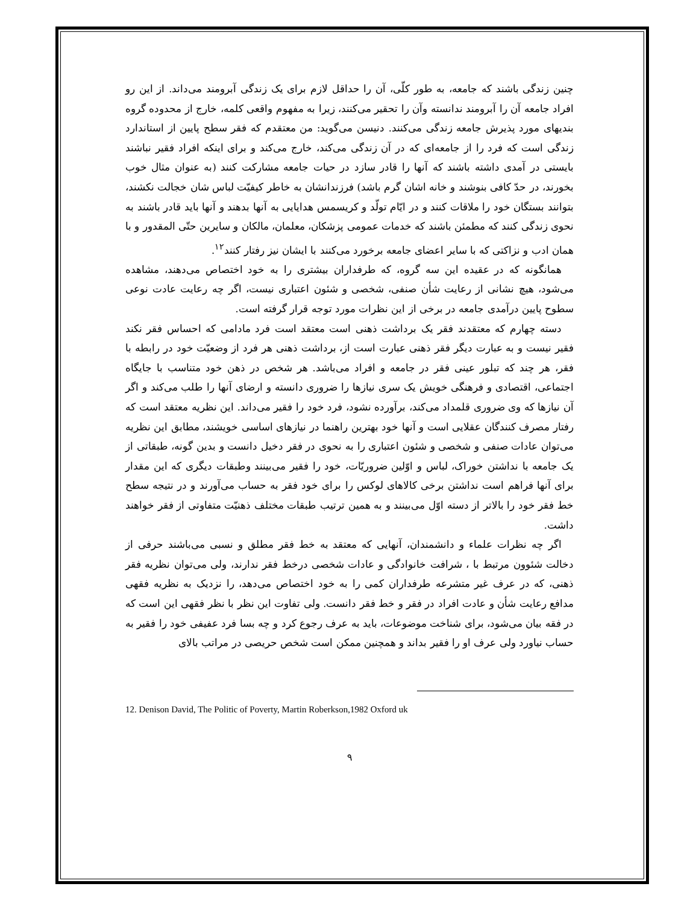چنین زندگی باشند که جامعه، به طور کلّی، آن را حداقل لازم برای یک زندگی آبرومند می‌داند. از این رو افراد جامعه آن را آبرومند ندانسته وآن را تحقیر می‌کنند، زیرا به مفهوم واقعی کلمه، خارج از محدوده گروه بندیهای مورد پذیرش جامعه زندگی می‌کنند. دنیسن می‌گوید: من معتقدم که فقر سطح پایین از استاندارد زندگی است که فرد را از جامعه‌ای که در آن زندگی می‌کند، خارج می‌کند و برای اینکه افراد فقیر نباشند بایستی در آمدی داشته باشند که آنها را قادر سازد در حیات جامعه مشارکت کنند (به عنوان مثال خوب بخورند، در حدّ کافی بنوشند و خانه اشان گرم باشد) فرزندانشان به خاطر کیفیّت لباس شان خجالت نکشند، بتوانند بستگان خود را ملاقات کنند و در ایّام تولّد و کریسمس هدایایی به آنها بدهند و آنها باید قادر باشند به نحوی زندگی کنند که مطمئن باشند که خدمات عمومی پزشکان، معلمان، مالکان و سایرین حتّی المقدور و با همان ادب و نزاکتی که با سایر اعضای جامعه برخورد می‌کنند با ایشان نیز رفتار کنند<sup>۱۲</sup>.
همانگونه که در عقیده این سه گروه، که طرفداران بیشتری را به خود اختصاص می‌دهند، مشاهده می‌شود، هیچ نشانی از رعایت شأن صنفی، شخصی و شئون اعتباری نیست، اگر چه رعایت عادت نوعی سطوح پایین درآمدی جامعه در برخی از این نظرات مورد توجه قرار گرفته است.
دسته چهارم که معتقدند فقر یک برداشت ذهنی است معتقد است فرد مادامی که احساس فقر نکند فقیر نیست و به عبارت دیگر فقر ذهنی عبارت است از، برداشت ذهنی هر فرد از وضعیّت خود در رابطه با فقر، هر چند که تبلور عینی فقر در جامعه و افراد می‌باشد. هر شخص در ذهن خود متناسب با جایگاه اجتماعی، اقتصادی و فرهنگی خویش یک سری نیازها را ضروری دانسته و ارضای آنها را طلب می‌کند و اگر آن نیازها که وی ضروری قلمداد می‌کند، برآورده نشود، فرد خود را فقیر می‌داند. این نظریه معتقد است که رفتار مصرف کنندگان عقلایی است و آنها خود بهترین راهنما در نیازهای اساسی خویشند، مطابق این نظریه می‌توان عادات صنفی و شخصی و شئون اعتباری را به نحوی در فقر دخیل دانست و بدین گونه، طبقاتی از یک جامعه با نداشتن خوراک، لباس و اوّلین ضروریّات، خود را فقیر می‌بینند وطبقات دیگری که این مقدار برای آنها فراهم است نداشتن برخی کالاهای لوکس را برای خود فقر به حساب می‌آورند و در نتیجه سطح خط فقر خود را بالاتر از دسته اوّل می‌بینند و به همین ترتیب طبقات مختلف ذهنیّت متفاوتی از فقر خواهند داشت.
اگر چه نظرات علماء و دانشمندان، آنهایی که معتقد به خط فقر مطلق و نسبی می‌باشند حرفی از دخالت شئوون مرتبط با ، شرافت خانوادگی و عادات شخصی درخط فقر ندارند، ولی می‌توان نظریه فقر ذهنی، که در عرف غیر متشرعه طرفداران کمی را به خود اختصاص می‌دهد، را نزدیک به نظریه فقهی مدافع رعایت شأن و عادت افراد در فقر و خط فقر دانست. ولی تفاوت این نظر با نظر فقهی این است که در فقه بیان می‌شود، برای شناخت موضوعات، باید به عرف رجوع کرد و چه بسا فرد عفیفی خود را فقیر به حساب نیاورد ولی عرف او را فقیر بداند و همچنین ممکن است شخص حریصی در مراتب بالای
12. Denison David, The Politic of Poverty, Martin Roberkson,1982 Oxford uk
۹